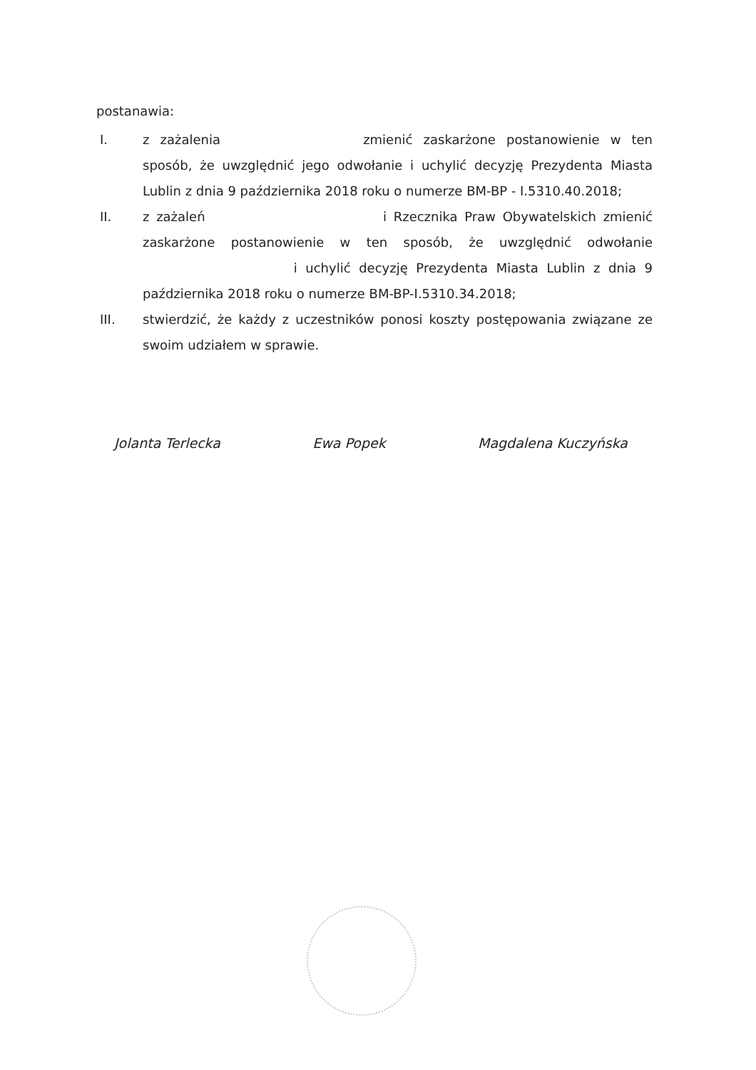postanawia:
I. z zażalenia zmienić zaskarżone postanowienie w ten sposób, że uwzględnić jego odwołanie i uchylić decyzję Prezydenta Miasta Lublin z dnia 9 października 2018 roku o numerze BM-BP - I.5310.40.2018;
II. z zażaleń i Rzecznika Praw Obywatelskich zmienić zaskarżone postanowienie w ten sposób, że uwzględnić odwołanie i uchylić decyzję Prezydenta Miasta Lublin z dnia 9 października 2018 roku o numerze BM-BP-I.5310.34.2018;
III. stwierdzić, że każdy z uczestników ponosi koszty postępowania związane ze swoim udziałem w sprawie.
Jolanta Terlecka Ewa Popek Magdalena Kuczyńska